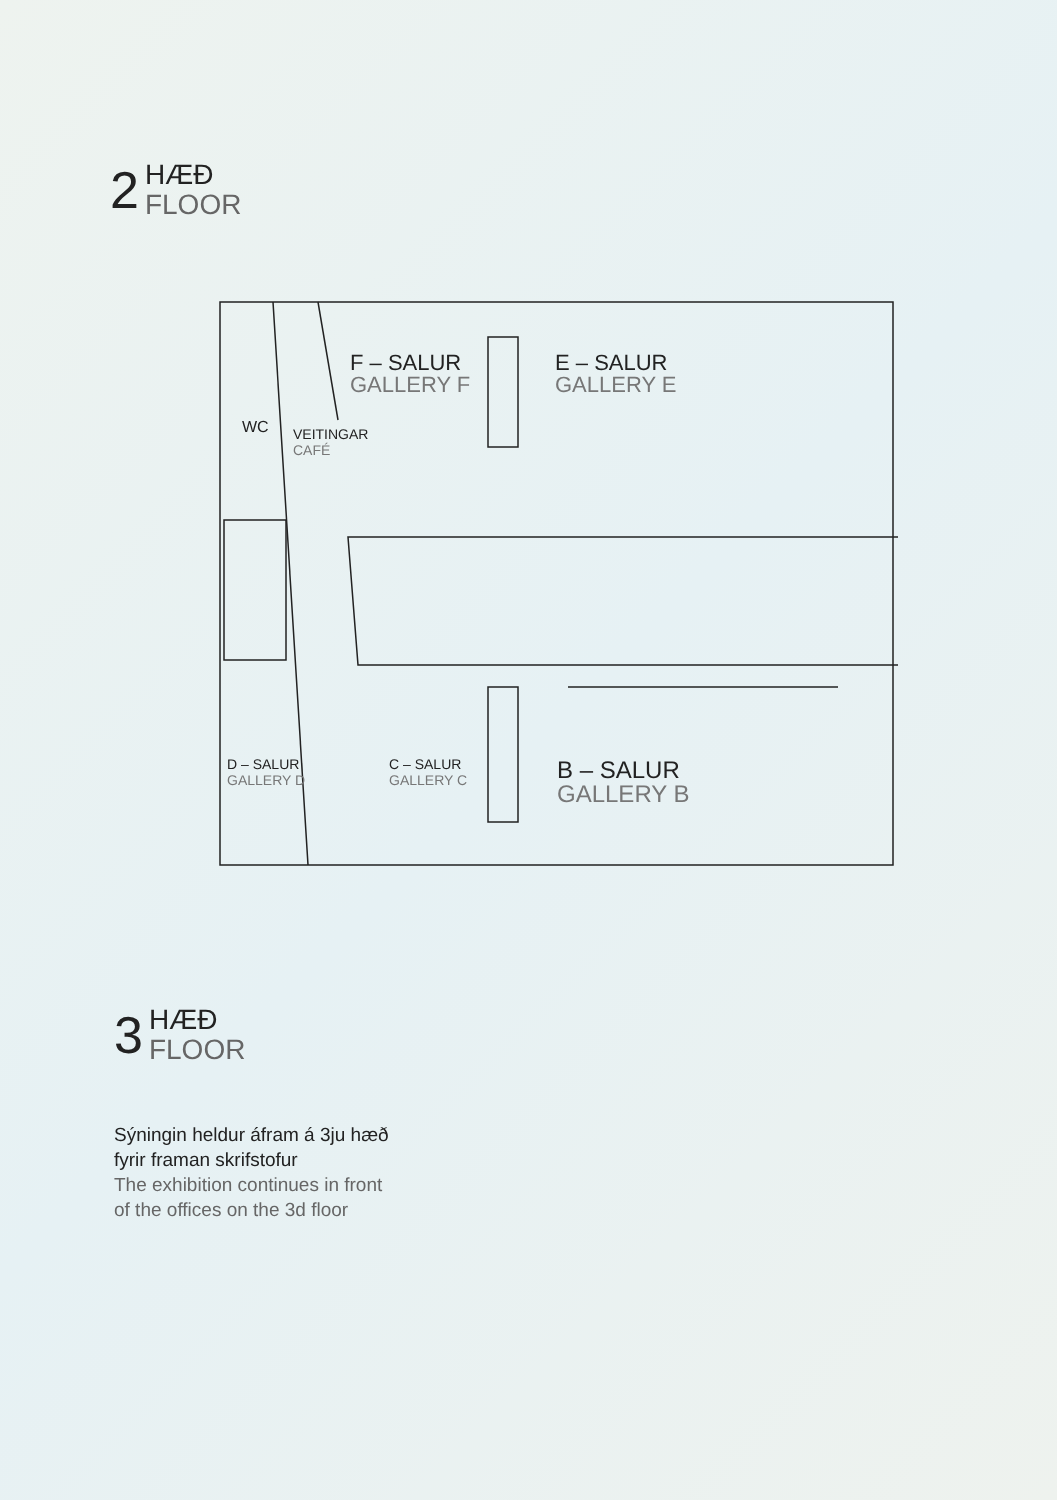2
HÆÐ
FLOOR
F – SALUR
GALLERY F
E – SALUR
GALLERY E
WC
VEITINGAR
CAFÉ
D – SALUR
GALLERY D
C – SALUR
GALLERY C
B – SALUR
GALLERY B
3
HÆÐ
FLOOR
Sýningin heldur áfram á 3ju hæð
fyrir framan skrifstofur
The exhibition continues in front
of the offices on the 3d floor